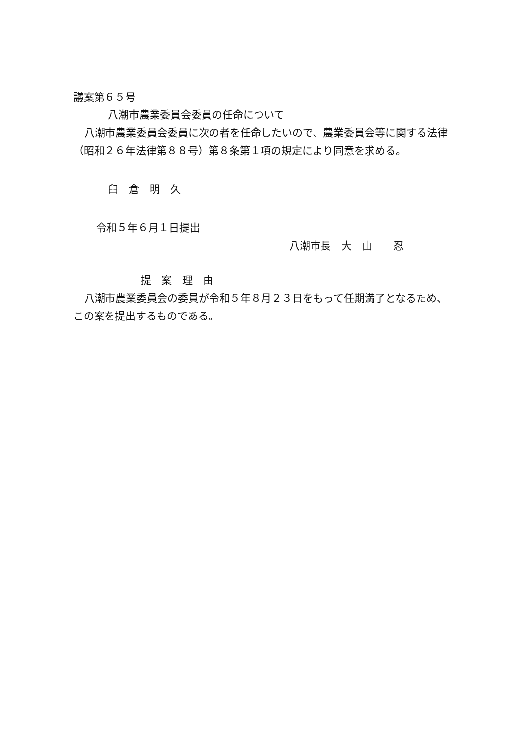議案第６５号
八潮市農業委員会委員の任命について
八潮市農業委員会委員に次の者を任命したいので、農業委員会等に関する法律（昭和２６年法律第８８号）第８条第１項の規定により同意を求める。
臼　倉　明　久
令和５年６月１日提出
八潮市長　大　山　　忍
提　案　理　由
八潮市農業委員会の委員が令和５年８月２３日をもって任期満了となるため、この案を提出するものである。